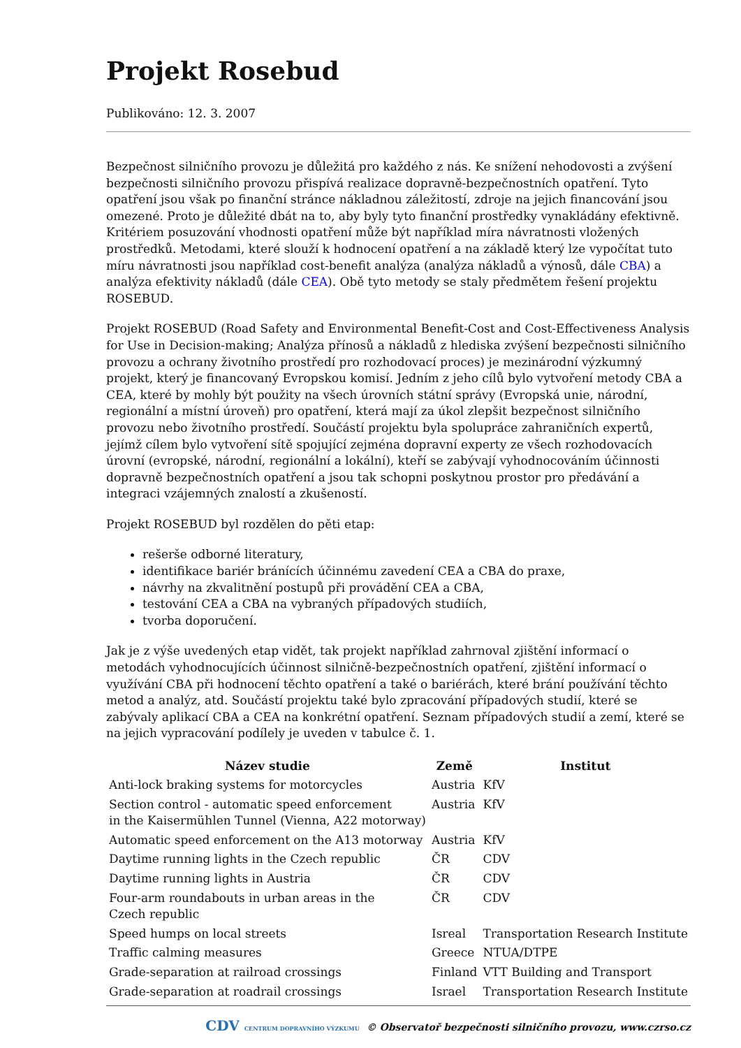Projekt Rosebud
Publikováno: 12. 3. 2007
Bezpečnost silničního provozu je důležitá pro každého z nás. Ke snížení nehodovosti a zvýšení bezpečnosti silničního provozu přispívá realizace dopravně-bezpečnostních opatření. Tyto opatření jsou však po finanční stránce nákladnou záležitostí, zdroje na jejich financování jsou omezené. Proto je důležité dbát na to, aby byly tyto finanční prostředky vynakládány efektivně. Kritériem posuzování vhodnosti opatření může být například míra návratnosti vložených prostředků. Metodami, které slouží k hodnocení opatření a na základě který lze vypočítat tuto míru návratnosti jsou například cost-benefit analýza (analýza nákladů a výnosů, dále CBA) a analýza efektivity nákladů (dále CEA). Obě tyto metody se staly předmětem řešení projektu ROSEBUD.
Projekt ROSEBUD (Road Safety and Environmental Benefit-Cost and Cost-Effectiveness Analysis for Use in Decision-making; Analýza přínosů a nákladů z hlediska zvýšení bezpečnosti silničního provozu a ochrany životního prostředí pro rozhodovací proces) je mezinárodní výzkumný projekt, který je financovaný Evropskou komisí. Jedním z jeho cílů bylo vytvoření metody CBA a CEA, které by mohly být použity na všech úrovních státní správy (Evropská unie, národní, regionální a místní úroveň) pro opatření, která mají za úkol zlepšit bezpečnost silničního provozu nebo životního prostředí. Součástí projektu byla spolupráce zahraničních expertů, jejímž cílem bylo vytvoření sítě spojující zejména dopravní experty ze všech rozhodovacích úrovní (evropské, národní, regionální a lokální), kteří se zabývají vyhodnocováním účinnosti dopravně bezpečnostních opatření a jsou tak schopni poskytnou prostor pro předávání a integraci vzájemných znalostí a zkušeností.
Projekt ROSEBUD byl rozdělen do pěti etap:
rešerše odborné literatury,
identifikace bariér bránících účinnému zavedení CEA a CBA do praxe,
návrhy na zkvalitnění postupů při provádění CEA a CBA,
testování CEA a CBA na vybraných případových studiích,
tvorba doporučení.
Jak je z výše uvedených etap vidět, tak projekt například zahrnoval zjištění informací o metodách vyhodnocujících účinnost silničně-bezpečnostních opatření, zjištění informací o využívání CBA při hodnocení těchto opatření a také o bariérách, které brání používání těchto metod a analýz, atd. Součástí projektu také bylo zpracování případových studií, které se zabývaly aplikací CBA a CEA na konkrétní opatření. Seznam případových studií a zemí, které se na jejich vypracování podílely je uveden v tabulce č. 1.
| Název studie | Země | Institut |
| --- | --- | --- |
| Anti-lock braking systems for motorcycles | Austria | KfV |
| Section control - automatic speed enforcement in the Kaisermühlen Tunnel (Vienna, A22 motorway) | Austria | KfV |
| Automatic speed enforcement on the A13 motorway | Austria | KfV |
| Daytime running lights in the Czech republic | ČR | CDV |
| Daytime running lights in Austria | ČR | CDV |
| Four-arm roundabouts in urban areas in the Czech republic | ČR | CDV |
| Speed humps on local streets | Isreal | Transportation Research Institute |
| Traffic calming measures | Greece | NTUA/DTPE |
| Grade-separation at railroad crossings | Finland | VTT Building and Transport |
| Grade-separation at roadrail crossings | Israel | Transportation Research Institute |
CDV CENTRUM DOPRAVNÍHO VÝZKUMU © Observatoř bezpečnosti silničního provozu, www.czrso.cz